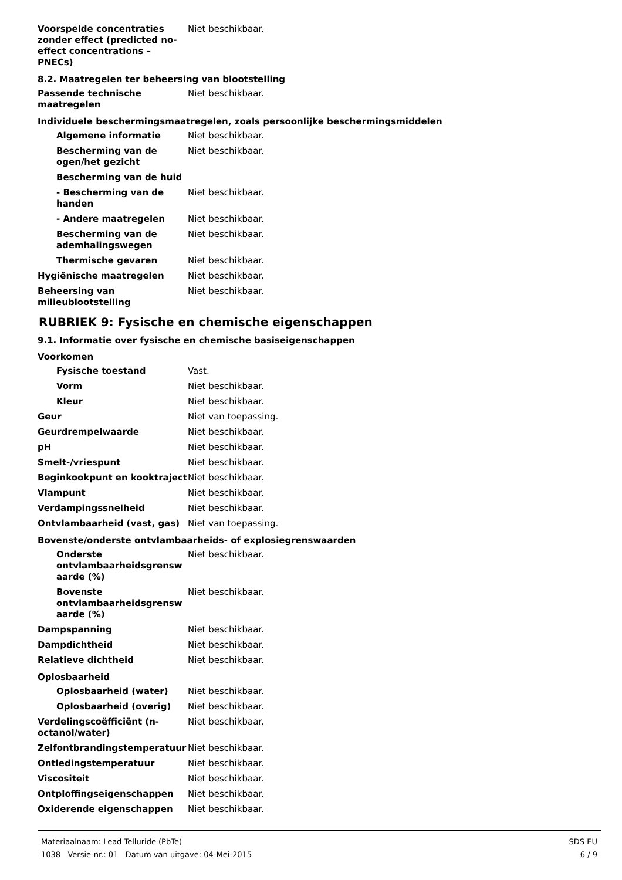Voorspelde concentraties zonder effect (predicted no-effect concentrations – PNECs)
Niet beschikbaar.
8.2. Maatregelen ter beheersing van blootstelling
Passende technische maatregelen
Niet beschikbaar.
Individuele beschermingsmaatregelen, zoals persoonlijke beschermingsmiddelen
Algemene informatie Niet beschikbaar.
Bescherming van de ogen/het gezicht
Niet beschikbaar.
Bescherming van de huid
- Bescherming van de handen
Niet beschikbaar.
- Andere maatregelen Niet beschikbaar.
Bescherming van de ademhalingswegen
Niet beschikbaar.
Thermische gevaren Niet beschikbaar.
Hygiënische maatregelen Niet beschikbaar.
Beheersing van milieublootstelling
Niet beschikbaar.
RUBRIEK 9: Fysische en chemische eigenschappen
9.1. Informatie over fysische en chemische basiseigenschappen
Voorkomen
Fysische toestand Vast.
Vorm Niet beschikbaar.
Kleur Niet beschikbaar.
Geur Niet van toepassing.
Geurdrempelwaarde Niet beschikbaar.
pH Niet beschikbaar.
Smelt-/vriespunt Niet beschikbaar.
Beginkookpunt en kooktraject Niet beschikbaar.
Vlampunt Niet beschikbaar.
Verdampingssnelheid Niet beschikbaar.
Ontvlambaarheid (vast, gas) Niet van toepassing.
Bovenste/onderste ontvlambaarheids- of explosiegrenswaarden
Onderste ontvlambaarheidsgrensw aarde (%)
Niet beschikbaar.
Bovenste ontvlambaarheidsgrensw aarde (%)
Niet beschikbaar.
Dampspanning Niet beschikbaar.
Dampdichtheid Niet beschikbaar.
Relatieve dichtheid Niet beschikbaar.
Oplosbaarheid
Oplosbaarheid (water) Niet beschikbaar.
Oplosbaarheid (overig) Niet beschikbaar.
Verdelingscoëfficiënt (n-octanol/water)
Niet beschikbaar.
Zelfontbrandingstemperatuur Niet beschikbaar.
Ontledingstemperatuur Niet beschikbaar.
Viscositeit Niet beschikbaar.
Ontploffingseigenschappen Niet beschikbaar.
Oxiderende eigenschappen Niet beschikbaar.
Materiaalnaam: Lead Telluride (PbTe)
1038 Versie-nr.: 01 Datum van uitgave: 04-Mei-2015
SDS EU
6 / 9